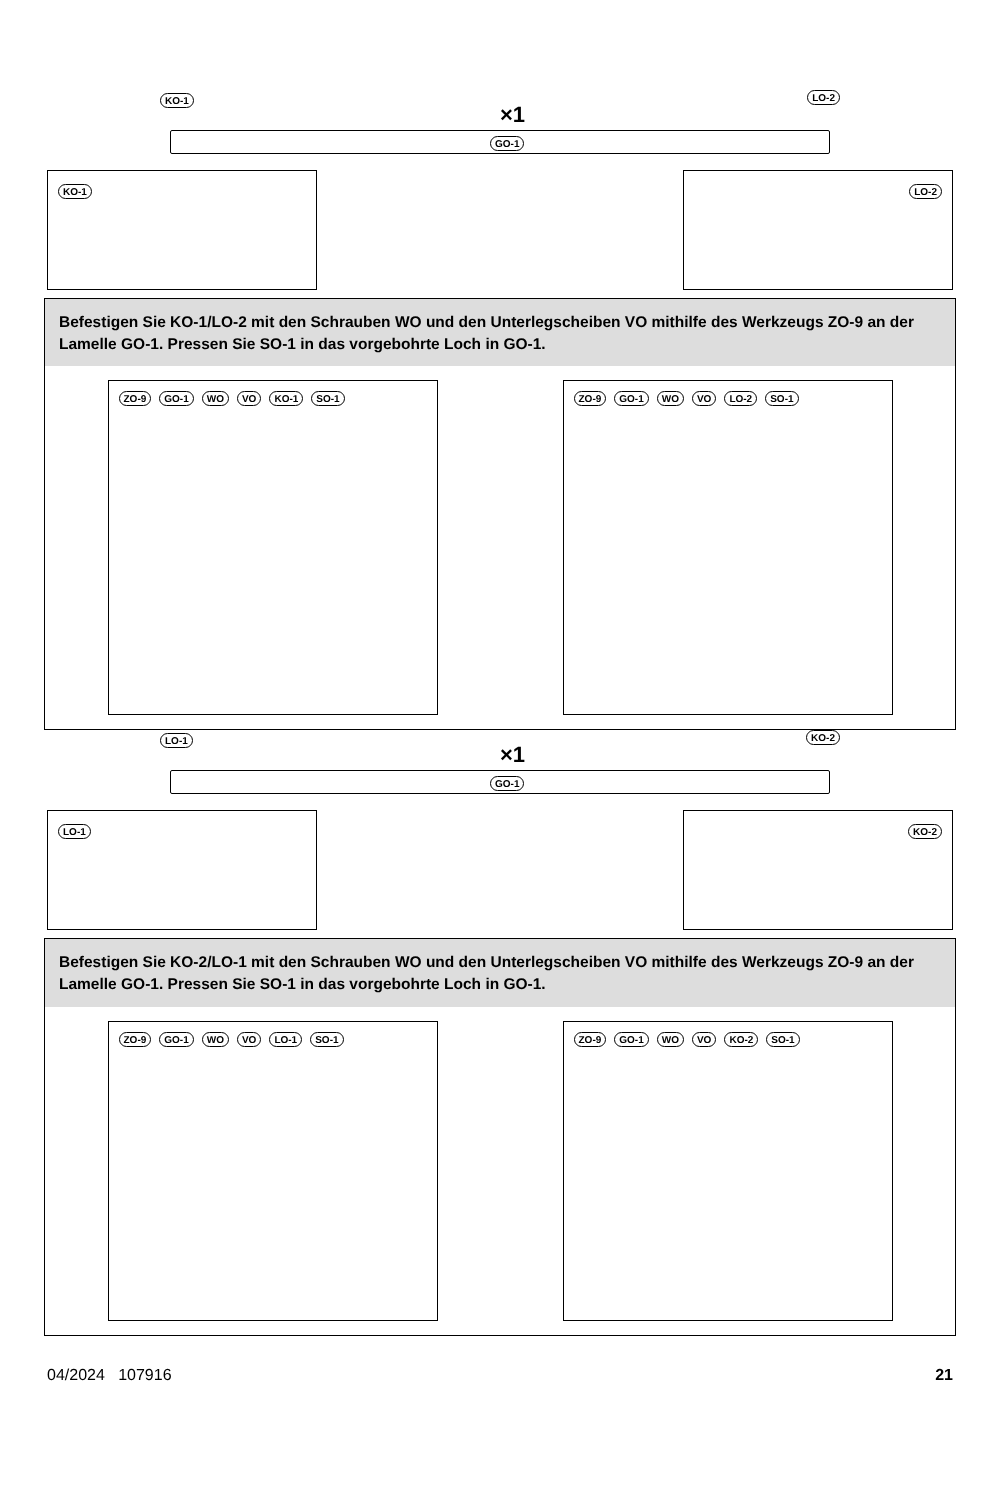KO-1
×1
LO-2
GO-1
KO-1 LO-2
Befestigen Sie KO-1/LO-2 mit den Schrauben WO und den Unterlegscheiben VO mithilfe des Werkzeugs ZO-9 an der Lamelle GO-1. Pressen Sie SO-1 in das vorgebohrte Loch in GO-1.
ZO-9 GO-1 WO VO KO-1 SO-1 ZO-9 GO-1 WO VO LO-2 SO-1
LO-1
×1
KO-2
GO-1
LO-1 KO-2
Befestigen Sie KO-2/LO-1 mit den Schrauben WO und den Unterlegscheiben VO mithilfe des Werkzeugs ZO-9 an der Lamelle GO-1. Pressen Sie SO-1 in das vorgebohrte Loch in GO-1.
ZO-9 GO-1 WO VO LO-1 SO-1 ZO-9 GO-1 WO VO KO-2 SO-1
04/2024 107916 21